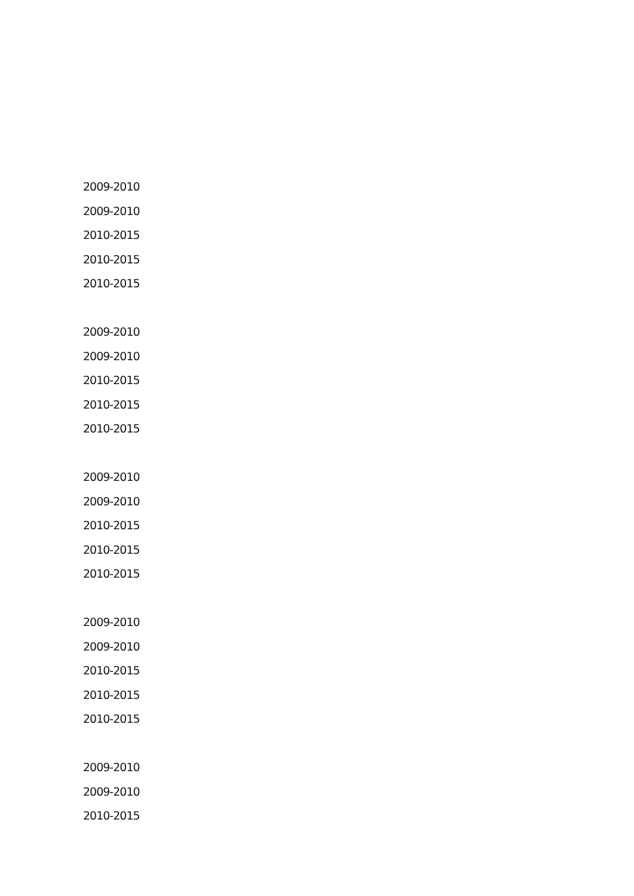2009-2010
2009-2010
2010-2015
2010-2015
2010-2015
2009-2010
2009-2010
2010-2015
2010-2015
2010-2015
2009-2010
2009-2010
2010-2015
2010-2015
2010-2015
2009-2010
2009-2010
2010-2015
2010-2015
2010-2015
2009-2010
2009-2010
2010-2015